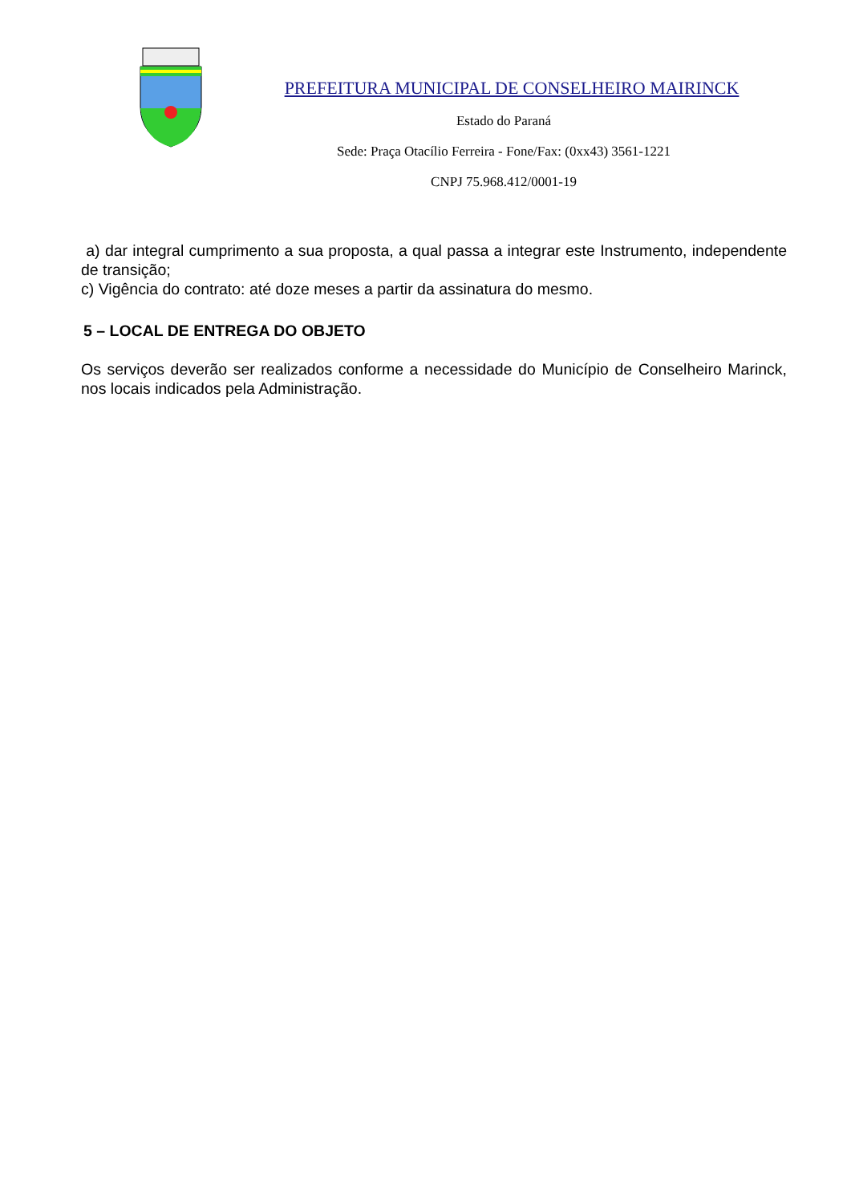PREFEITURA MUNICIPAL DE CONSELHEIRO MAIRINCK
Estado do Paraná
Sede: Praça Otacílio Ferreira - Fone/Fax: (0xx43) 3561-1221
CNPJ 75.968.412/0001-19
a) dar integral cumprimento a sua proposta, a qual passa a integrar este Instrumento, independente de transição;
c) Vigência do contrato: até doze meses a partir da assinatura do mesmo.
5 – LOCAL DE ENTREGA DO OBJETO
Os serviços deverão ser realizados conforme a necessidade do Município de Conselheiro Marinck, nos locais indicados pela Administração.